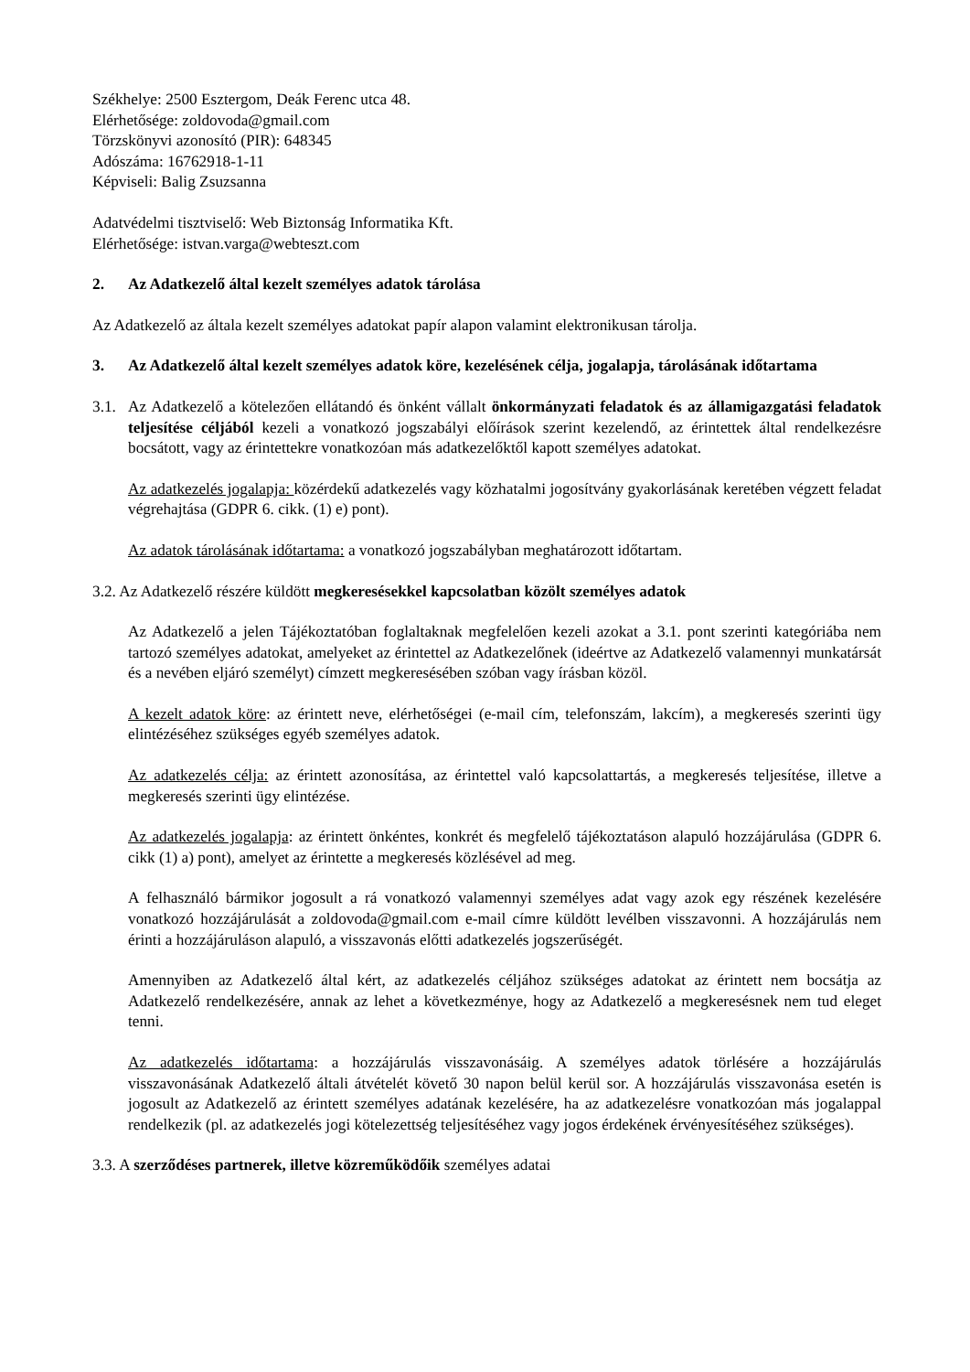Székhelye: 2500 Esztergom, Deák Ferenc utca 48.
Elérhetősége: zoldovoda@gmail.com
Törzskönyvi azonosító (PIR): 648345
Adószáma: 16762918-1-11
Képviseli: Balig Zsuzsanna
Adatvédelmi tisztviselő: Web Biztonság Informatika Kft.
Elérhetősége: istvan.varga@webteszt.com
2. Az Adatkezelő által kezelt személyes adatok tárolása
Az Adatkezelő az általa kezelt személyes adatokat papír alapon valamint elektronikusan tárolja.
3. Az Adatkezelő által kezelt személyes adatok köre, kezelésének célja, jogalapja, tárolásának időtartama
3.1. Az Adatkezelő a kötelezően ellátandó és önként vállalt önkormányzati feladatok és az államigazgatási feladatok teljesítése céljából kezeli a vonatkozó jogszabályi előírások szerint kezelendő, az érintettek által rendelkezésre bocsátott, vagy az érintettekre vonatkozóan más adatkezelőktől kapott személyes adatokat.
Az adatkezelés jogalapja: közérdekű adatkezelés vagy közhatalmi jogosítvány gyakorlásának keretében végzett feladat végrehajtása (GDPR 6. cikk. (1) e) pont).
Az adatok tárolásának időtartama: a vonatkozó jogszabályban meghatározott időtartam.
3.2. Az Adatkezelő részére küldött megkeresésekkel kapcsolatban közölt személyes adatok
Az Adatkezelő a jelen Tájékoztatóban foglaltaknak megfelelően kezeli azokat a 3.1. pont szerinti kategóriába nem tartozó személyes adatokat, amelyeket az érintettel az Adatkezelőnek (ideértve az Adatkezelő valamennyi munkatársát és a nevében eljáró személyt) címzett megkeresésében szóban vagy írásban közöl.
A kezelt adatok köre: az érintett neve, elérhetőségei (e-mail cím, telefonszám, lakcím), a megkeresés szerinti ügy elintézéséhez szükséges egyéb személyes adatok.
Az adatkezelés célja: az érintett azonosítása, az érintettel való kapcsolattartás, a megkeresés teljesítése, illetve a megkeresés szerinti ügy elintézése.
Az adatkezelés jogalapja: az érintett önkéntes, konkrét és megfelelő tájékoztatáson alapuló hozzájárulása (GDPR 6. cikk (1) a) pont), amelyet az érintette a megkeresés közlésével ad meg.
A felhasználó bármikor jogosult a rá vonatkozó valamennyi személyes adat vagy azok egy részének kezelésére vonatkozó hozzájárulását a zoldovoda@gmail.com e-mail címre küldött levélben visszavonni. A hozzájárulás nem érinti a hozzájáruláson alapuló, a visszavonás előtti adatkezelés jogszerűségét.
Amennyiben az Adatkezelő által kért, az adatkezelés céljához szükséges adatokat az érintett nem bocsátja az Adatkezelő rendelkezésére, annak az lehet a következménye, hogy az Adatkezelő a megkeresésnek nem tud eleget tenni.
Az adatkezelés időtartama: a hozzájárulás visszavonásáig. A személyes adatok törlésére a hozzájárulás visszavonásának Adatkezelő általi átvételét követő 30 napon belül kerül sor. A hozzájárulás visszavonása esetén is jogosult az Adatkezelő az érintett személyes adatának kezelésére, ha az adatkezelésre vonatkozóan más jogalappal rendelkezik (pl. az adatkezelés jogi kötelezettség teljesítéséhez vagy jogos érdekének érvényesítéséhez szükséges).
3.3. A szerződéses partnerek, illetve közreműködőik személyes adatai